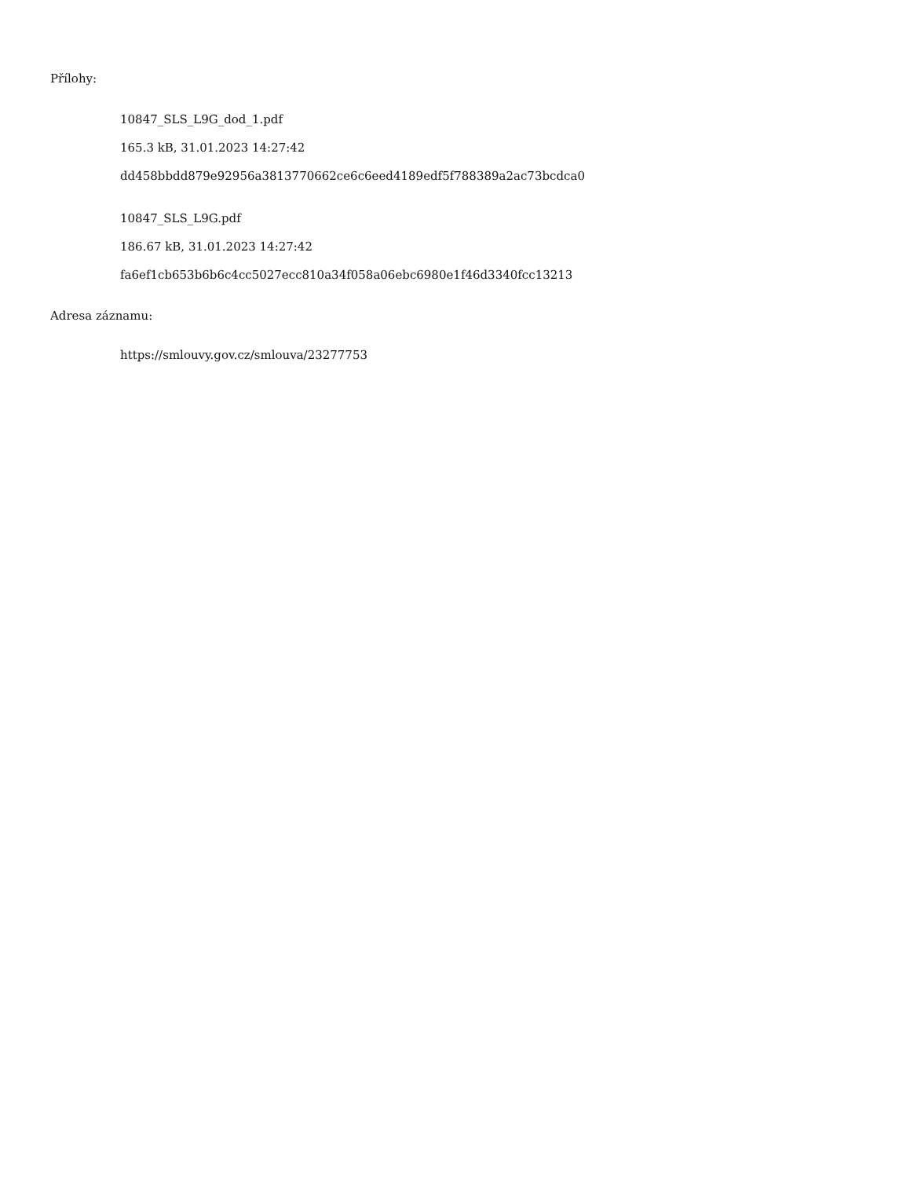Přílohy:
10847_SLS_L9G_dod_1.pdf
165.3 kB, 31.01.2023 14:27:42
dd458bbdd879e92956a3813770662ce6c6eed4189edf5f788389a2ac73bcdca0
10847_SLS_L9G.pdf
186.67 kB, 31.01.2023 14:27:42
fa6ef1cb653b6b6c4cc5027ecc810a34f058a06ebc6980e1f46d3340fcc13213
Adresa záznamu:
https://smlouvy.gov.cz/smlouva/23277753